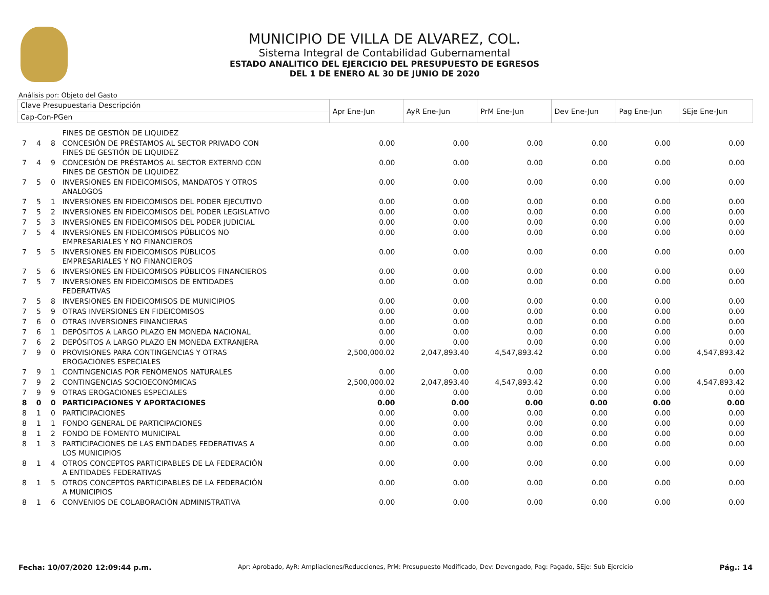MUNICIPIO DE VILLA DE ALVAREZ, COL.
Sistema Integral de Contabilidad Gubernamental
ESTADO ANALITICO DEL EJERCICIO DEL PRESUPUESTO DE EGRESOS
DEL 1 DE ENERO AL 30 DE JUNIO DE 2020
Análisis por: Objeto del Gasto
| Clave Presupuestaria Descripción | | | | Apr Ene-Jun | AyR Ene-Jun | PrM Ene-Jun | Dev Ene-Jun | Pag Ene-Jun | SEje Ene-Jun |
| --- | --- | --- | --- | --- | --- | --- | --- | --- | --- |
| Cap-Con-PGen | | | | | | | | | |
| | | | FINES DE GESTIÓN DE LIQUIDEZ | | | | | | |
| 7 | 4 | 8 | CONCESIÓN DE PRÉSTAMOS AL SECTOR PRIVADO CON FINES DE GESTIÓN DE LIQUIDEZ | 0.00 | 0.00 | 0.00 | 0.00 | 0.00 | 0.00 |
| 7 | 4 | 9 | CONCESIÓN DE PRÉSTAMOS AL SECTOR EXTERNO CON FINES DE GESTIÓN DE LIQUIDEZ | 0.00 | 0.00 | 0.00 | 0.00 | 0.00 | 0.00 |
| 7 | 5 | 0 | INVERSIONES EN FIDEICOMISOS, MANDATOS Y OTROS ANALOGOS | 0.00 | 0.00 | 0.00 | 0.00 | 0.00 | 0.00 |
| 7 | 5 | 1 | INVERSIONES EN FIDEICOMISOS DEL PODER EJECUTIVO | 0.00 | 0.00 | 0.00 | 0.00 | 0.00 | 0.00 |
| 7 | 5 | 2 | INVERSIONES EN FIDEICOMISOS DEL PODER LEGISLATIVO | 0.00 | 0.00 | 0.00 | 0.00 | 0.00 | 0.00 |
| 7 | 5 | 3 | INVERSIONES EN FIDEICOMISOS DEL PODER JUDICIAL | 0.00 | 0.00 | 0.00 | 0.00 | 0.00 | 0.00 |
| 7 | 5 | 4 | INVERSIONES EN FIDEICOMISOS PÚBLICOS NO EMPRESARIALES Y NO FINANCIEROS | 0.00 | 0.00 | 0.00 | 0.00 | 0.00 | 0.00 |
| 7 | 5 | 5 | INVERSIONES EN FIDEICOMISOS PÚBLICOS EMPRESARIALES Y NO FINANCIEROS | 0.00 | 0.00 | 0.00 | 0.00 | 0.00 | 0.00 |
| 7 | 5 | 6 | INVERSIONES EN FIDEICOMISOS PÚBLICOS FINANCIEROS | 0.00 | 0.00 | 0.00 | 0.00 | 0.00 | 0.00 |
| 7 | 5 | 7 | INVERSIONES EN FIDEICOMISOS DE ENTIDADES FEDERATIVAS | 0.00 | 0.00 | 0.00 | 0.00 | 0.00 | 0.00 |
| 7 | 5 | 8 | INVERSIONES EN FIDEICOMISOS DE MUNICIPIOS | 0.00 | 0.00 | 0.00 | 0.00 | 0.00 | 0.00 |
| 7 | 5 | 9 | OTRAS INVERSIONES EN FIDEICOMISOS | 0.00 | 0.00 | 0.00 | 0.00 | 0.00 | 0.00 |
| 7 | 6 | 0 | OTRAS INVERSIONES FINANCIERAS | 0.00 | 0.00 | 0.00 | 0.00 | 0.00 | 0.00 |
| 7 | 6 | 1 | DEPÓSITOS A LARGO PLAZO EN MONEDA NACIONAL | 0.00 | 0.00 | 0.00 | 0.00 | 0.00 | 0.00 |
| 7 | 6 | 2 | DEPÓSITOS A LARGO PLAZO EN MONEDA EXTRANJERA | 0.00 | 0.00 | 0.00 | 0.00 | 0.00 | 0.00 |
| 7 | 9 | 0 | PROVISIONES PARA CONTINGENCIAS Y OTRAS EROGACIONES ESPECIALES | 2,500,000.02 | 2,047,893.40 | 4,547,893.42 | 0.00 | 0.00 | 4,547,893.42 |
| 7 | 9 | 1 | CONTINGENCIAS POR FENÓMENOS NATURALES | 0.00 | 0.00 | 0.00 | 0.00 | 0.00 | 0.00 |
| 7 | 9 | 2 | CONTINGENCIAS SOCIOECONÓMICAS | 2,500,000.02 | 2,047,893.40 | 4,547,893.42 | 0.00 | 0.00 | 4,547,893.42 |
| 7 | 9 | 9 | OTRAS EROGACIONES ESPECIALES | 0.00 | 0.00 | 0.00 | 0.00 | 0.00 | 0.00 |
| 8 | 0 | 0 | PARTICIPACIONES Y APORTACIONES | 0.00 | 0.00 | 0.00 | 0.00 | 0.00 | 0.00 |
| 8 | 1 | 0 | PARTICIPACIONES | 0.00 | 0.00 | 0.00 | 0.00 | 0.00 | 0.00 |
| 8 | 1 | 1 | FONDO GENERAL DE PARTICIPACIONES | 0.00 | 0.00 | 0.00 | 0.00 | 0.00 | 0.00 |
| 8 | 1 | 2 | FONDO DE FOMENTO MUNICIPAL | 0.00 | 0.00 | 0.00 | 0.00 | 0.00 | 0.00 |
| 8 | 1 | 3 | PARTICIPACIONES DE LAS ENTIDADES FEDERATIVAS A LOS MUNICIPIOS | 0.00 | 0.00 | 0.00 | 0.00 | 0.00 | 0.00 |
| 8 | 1 | 4 | OTROS CONCEPTOS PARTICIPABLES DE LA FEDERACIÓN A ENTIDADES FEDERATIVAS | 0.00 | 0.00 | 0.00 | 0.00 | 0.00 | 0.00 |
| 8 | 1 | 5 | OTROS CONCEPTOS PARTICIPABLES DE LA FEDERACIÓN A MUNICIPIOS | 0.00 | 0.00 | 0.00 | 0.00 | 0.00 | 0.00 |
| 8 | 1 | 6 | CONVENIOS DE COLABORACIÓN ADMINISTRATIVA | 0.00 | 0.00 | 0.00 | 0.00 | 0.00 | 0.00 |
Fecha: 10/07/2020 12:09:44 p.m. Apr: Aprobado, AyR: Ampliaciones/Reducciones, PrM: Presupuesto Modificado, Dev: Devengado, Pag: Pagado, SEje: Sub Ejercicio Pág.: 14